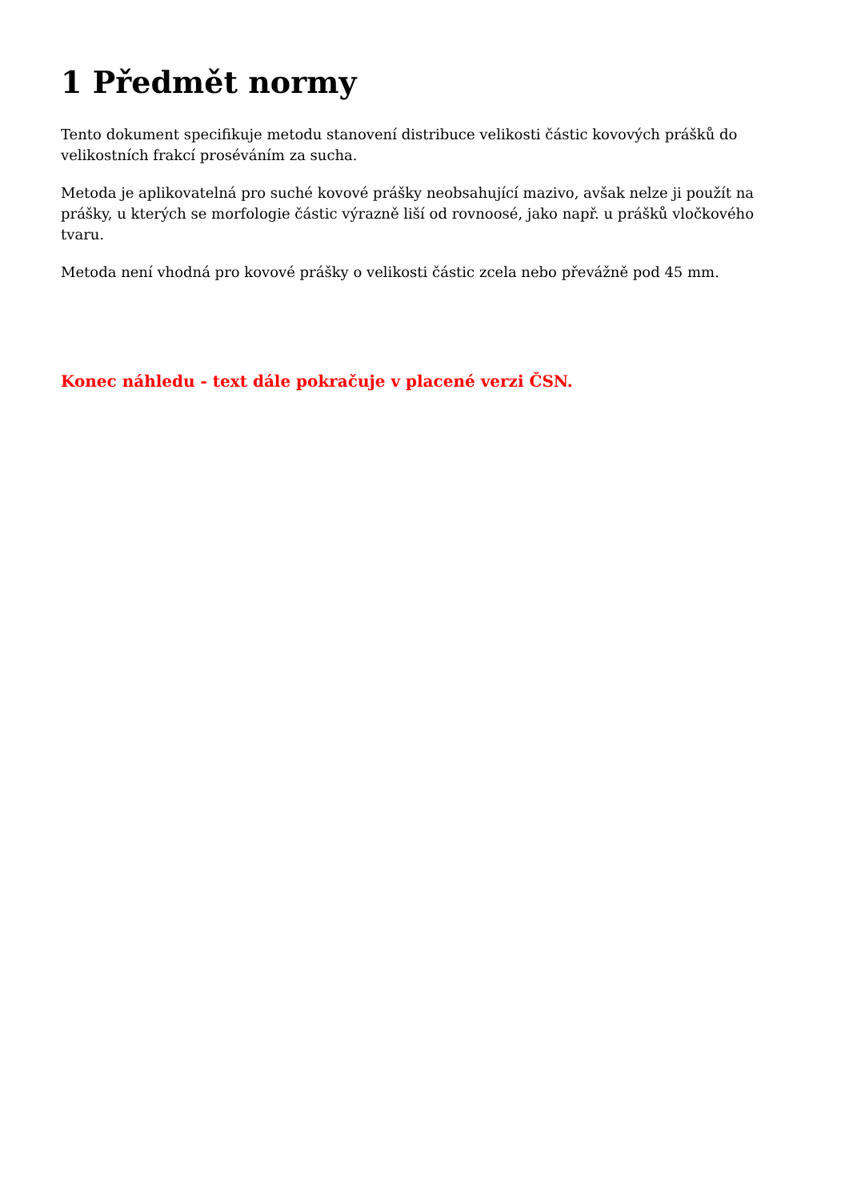1 Předmět normy
Tento dokument specifikuje metodu stanovení distribuce velikosti částic kovových prášků do velikostních frakcí proséváním za sucha.
Metoda je aplikovatelná pro suché kovové prášky neobsahující mazivo, avšak nelze ji použít na prášky, u kterých se morfologie částic výrazně liší od rovnoosé, jako např. u prášků vločkového tvaru.
Metoda není vhodná pro kovové prášky o velikosti částic zcela nebo převážně pod 45 mm.
Konec náhledu - text dále pokračuje v placené verzi ČSN.